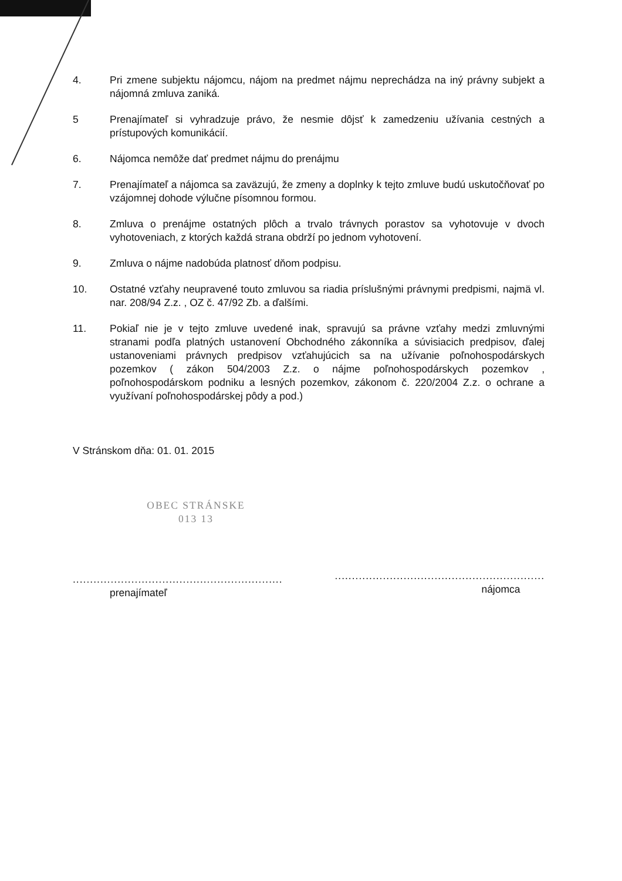4. Pri zmene subjektu nájomcu, nájom na predmet nájmu neprechádza na iný právny subjekt a nájomná zmluva zaniká.
5 Prenajímateľ si vyhradzuje právo, že nesmie dôjsť k zamedzeniu užívania cestných a prístupových komunikácií.
6. Nájomca nemôže dať predmet nájmu do prenájmu
7. Prenajímateľ a nájomca sa zaväzujú, že zmeny a doplnky k tejto zmluve budú uskutočňovať po vzájomnej dohode výlučne písomnou formou.
8. Zmluva o prenájme ostatných plôch a trvalo trávnych porastov sa vyhotovuje v dvoch vyhotoveniach, z ktorých každá strana obdrží po jednom vyhotovení.
9. Zmluva o nájme nadobúda platnosť dňom podpisu.
10. Ostatné vzťahy neupravené touto zmluvou sa riadia príslušnými právnymi predpismi, najmä vl. nar. 208/94 Z.z. , OZ č. 47/92 Zb. a ďalšími.
11. Pokiaľ nie je v tejto zmluve uvedené inak, spravujú sa právne vzťahy medzi zmluvnými stranami podľa platných ustanovení Obchodného zákonníka a súvisiacich predpisov, ďalej ustanoveniami právnych predpisov vzťahujúcich sa na užívanie poľnohospodárskych pozemkov ( zákon 504/2003 Z.z. o nájme poľnohospodárskych pozemkov , poľnohospodárskom podniku a lesných pozemkov, zákonom č. 220/2004 Z.z. o ochrane a využívaní poľnohospodárskej pôdy a pod.)
V Stránskom dňa: 01. 01. 2015
OBEC STRÁNSKE
013 13
.............................................................
prenajímateľ
.............................................................
nájomca